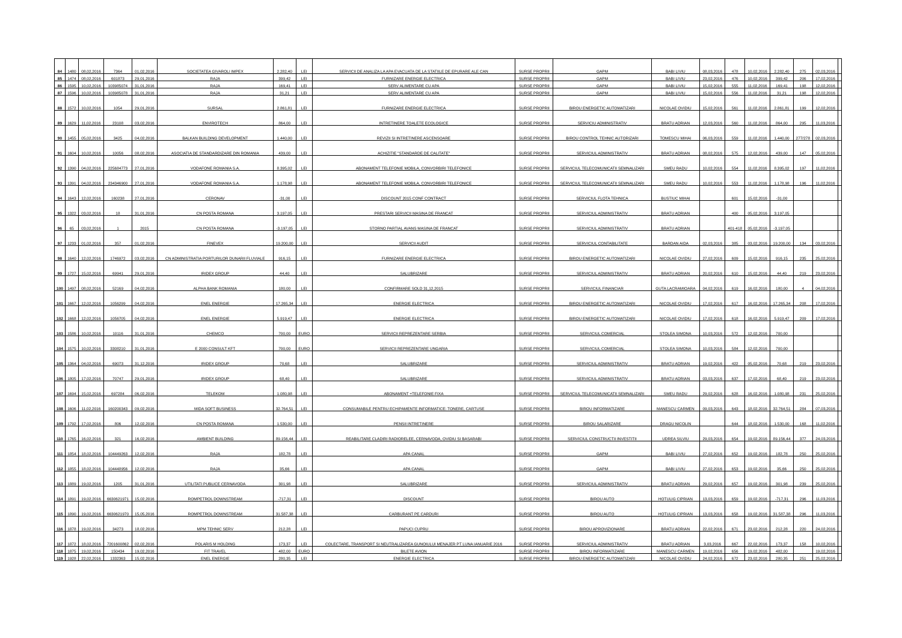| 84 | 1480 | 08,02,2016 | 7364 | 01,02,2016 | SOCIETATEA GIVAROLI IMPEX | 2.282,40 | LEI | SERVICII DE ANALIZA LA APA EVACUATA DE LA STATIILE DE EPURARE ALE CAN | SURSE PROPRII | GAPM | BABI LIVIU | 08,03,2016 | 478 | 10,02,2016 | 2.282,40 | 275 | 02,03,2016 | |
| 85 | 1474 | 08,02,2016 | 601873 | 29,01,2016 | RAJA | 399,42 | LEI | FURNIZARE ENERGIE ELECTRICA | SURSE PROPRII | GAPM | BABI LIVIU | 23,02,2016 | 476 | 10,02,2016 | 399,42 | 206 | 17,02,2016 | |
| 86 | 1595 | 10,02,2016 | 103985074 | 31,01,2016 | RAJA | 169,41 | LEI | SERV ALIMENTARE CU APA | SURSE PROPRII | GAPM | BABI LIVIU | 15,02,2016 | 555 | 11,02,2016 | 169,41 | 198 | 12,02,2016 | |
| 87 | 1596 | 10,02,2016 | 103985078 | 31,01,2016 | RAJA | 31,21 | LEI | SERV ALIMENTARE CU APA | SURSE PROPRII | GAPM | BABI LIVIU | 15,02,2016 | 556 | 11,02,2016 | 31,21 | 198 | 12,02,2016 | |
| 88 | 1572 | 10,02,2016 | 1054 | 29,01,2016 | SURSAL | 2.861,81 | LEI | FURNIZARE ENERGIE ELECTRICA | SURSE PROPRII | BIROU ENERGETIC AUTOMATIZARI | NICOLAE OVIDIU | 15,02,2016 | 561 | 11,02,2016 | 2.861,81 | 199 | 12,02,2016 | |
| 89 | 1629 | 11,02,2016 | 23108 | 03,02,2016 | ENVIROTECH | 864,00 | LEI | INTRETINERE TOALETE ECOLOGICE | SURSE PROPRII | SERVICIU ADMINISTRATIV | BRATU ADRIAN | 12,03,2016 | 560 | 11,02,2016 | 864,00 | 295 | 11,03,2016 | |
| 90 | 1455 | 05,02,2016 | 3425 | 04,02,2016 | BALKAN BUILDING DEVELOPMENT | 1.440,00 | LEI | REVIZII SI INTRETINERE ASCENSOARE | SURSE PROPRII | BIROU CONTROL TEHNIC AUTORIZARI | TOMESCU MIHAI | 06,03,2016 | 559 | 11,02,2016 | 1.440,00 | 277/278 | 02,03,2016 | |
| 91 | 1604 | 10,02,2016 | 10056 | 08,02,2016 | ASOCIATIA DE STANDARDIZARE DIN ROMANIA | 439,00 | LEI | ACHIZITIE "STANDARDE DE CALITATE" | SURSE PROPRII | SERVICIUL ADMINISTRATIV | BRATU ADRIAN | 08,02,2016 | 575 | 12,02,2016 | 439,00 | 147 | 05,02,2016 | |
| 92 | 1390 | 04,02,2016 | 225684773 | 27,01,2016 | VODAFONE ROMANIA S.A. | 8.395,02 | LEI | ABONAMENT TELEFONIE MOBILA, CONVORBIRI TELEFONICE | SURSE PROPRII | SERVICIUL TELECOMUNICATII SEMNALIZARI | SMEU RADU | 10,02,2016 | 554 | 11,02,2016 | 8.395,02 | 197 | 11,02,2016 | |
| 93 | 1391 | 04,02,2016 | 234346900 | 27,01,2016 | VODAFONE ROMANIA S.A. | 1.178,98 | LEI | ABONAMENT TELEFONIE MOBILA, CONVORBIRI TELEFONICE | SURSE PROPRII | SERVICIUL TELECOMUNICATII SEMNALIZARI | SMEU RADU | 10,02,2016 | 553 | 11,02,2016 | 1.178,98 | 196 | 11,02,2016 | |
| 94 | 1643 | 12,02,2016 | 160238 | 27,01,2016 | CERONAV | -31,00 | LEI | DISCOUNT 2015 CONF CONTRACT | SURSE PROPRII | SERVICIUL FLOTA TEHNICA | BUSTIUC MIHAI | | 601 | 15,02,2016 | -31,00 | | | |
| 95 | 1322 | 03,02,2016 | 18 | 31,01,2016 | CN POSTA ROMANA | 3.197,05 | LEI | PRESTARI SERVICII MASINA DE FRANCAT | SURSE PROPRII | SERVICIUL ADMINISTRATIV | BRATU ADRIAN | | 400 | 05,02,2016 | 3.197,05 | | | |
| 96 | 65 | 03,02,2016 | 1 | 2015 | CN POSTA ROMANA | -3.197,05 | LEI | STORNO PARTIAL AVANS MASINA DE FRANCAT | SURSE PROPRII | SERVICIUL ADMINISTRATIV | BRATU ADRIAN | | 401-418 | 05,02,2016 | -3.197,05 | | | |
| 97 | 1233 | 01,02,2016 | 357 | 01,02,2016 | FINEVEX | 19.200,00 | LEI | SERVICII AUDIT | SURSE PROPRII | SERVICIUL CONTABILITATE | BARDAN AIDA | 02,03,2016 | 385 | 03,02,2016 | 19.200,00 | 134 | 03,02,2016 | |
| 98 | 1640 | 12,02,2016 | 1746972 | 03,02,2016 | CN ADMINISTRATIA PORTURILOR DUNARII FLUVIALE | 916,15 | LEI | FURNIZARE ENERGIE ELECTRICA | SURSE PROPRII | BIROU ENERGETIC AUTOMATIZARI | NICOLAE OVIDIU | 27,02,2016 | 609 | 15,02,2016 | 916,15 | 235 | 25,02,2016 | |
| 99 | 1727 | 15,02,2016 | 69941 | 29,01,2016 | IRIDEX GROUP | 44,40 | LEI | SALUBRIZARE | SURSE PROPRII | SERVICIUL ADMINISTRATIV | BRATU ADRIAN | 20,02,2016 | 610 | 15,02,2016 | 44,40 | 219 | 23,02,2016 | |
| 100 | 1497 | 08,02,2016 | 52169 | 04,02,2016 | ALPHA BANK ROMANIA | 180,00 | LEI | CONFIRMARE SOLD 31,12,2015 | SURSE PROPRII | SERVICIUL FINANCIAR | GUTA LACRAMIOARA | 04,02,2016 | 619 | 16,02,2016 | 180,00 | 4 | 04,02,2016 | |
| 101 | 1667 | 12,02,2016 | 1056299 | 04,02,2016 | ENEL ENERGIE | 17.265,34 | LEI | ENERGIE ELECTRICA | SURSE PROPRII | BIROU ENERGETIC AUTOMATIZARI | NICOLAE OVIDIU | 17,02,2016 | 617 | 16,02,2016 | 17.265,34 | 208 | 17,02,2016 | |
| 102 | 1668 | 12,02,2016 | 1056705 | 04,02,2016 | ENEL ENERGIE | 5.919,47 | LEI | ENERGIE ELECTRICA | SURSE PROPRII | BIROU ENERGETIC AUTOMATIZARI | NICOLAE OVIDIU | 17,02,2016 | 618 | 16,02,2016 | 5.919,47 | 209 | 17,02,2016 | |
| 103 | 1586 | 10,02,2016 | 10116 | 31,01,2016 | CHEMCO | 700,00 | EURO | SERVICII REPREZENTARE SERBIA | SURSE PROPRII | SERVICIUL COMERCIAL | STOLEA SIMONA | 10,03,2016 | 572 | 12,02,2016 | 700,00 | | | |
| 104 | 1575 | 10,02,2016 | 3308210 | 31,01,2016 | E 2000 CONSULT KFT | 700,00 | EURO | SERVICII REPREZENTARE UNGARIA | SURSE PROPRII | SERVICIUL COMERCIAL | STOLEA SIMONA | 10,03,2016 | 584 | 12,02,2016 | 700,00 | | | |
| 105 | 1364 | 04,02,2016 | 69073 | 31,12,2016 | IRIDEX GROUP | 70,68 | LEI | SALUBRIZARE | SURSE PROPRII | SERVICIUL ADMINISTRATIV | BRATU ADRIAN | 19,02,2016 | 422 | 05,02,2016 | 70,68 | 219 | 23,02,2016 | |
| 106 | 1805 | 17,02,2016 | 70747 | 29,01,2016 | IRIDEX GROUP | 68,40 | LEI | SALUBRIZARE | SURSE PROPRII | SERVICIUL ADMINISTRATIV | BRATU ADRIAN | 03,03,2016 | 637 | 17,02,2016 | 68,40 | 219 | 23,02,2016 | |
| 107 | 1694 | 15,02,2016 | 697284 | 06,02,2016 | TELEKOM | 1.080,98 | LEI | ABONAMENT +TELEFONIE FIXA | SURSE PROPRII | SERVICIUL TELECOMUNICATII SEMNALIZARI | SMEU RADU | 29,02,2016 | 628 | 16,02,2016 | 1.080,98 | 231 | 25,02,2016 | |
| 108 | 1606 | 11,02,2016 | 160200343 | 09,02,2016 | MIDA SOFT BUSINESS | 32.764,51 | LEI | CONSUMABILE PENTRU ECHIPAMENTE INFORMATICE: TONERE, CARTUSE | SURSE PROPRII | BIROU INFORMATIZARE | MANESCU CARMEN | 09,03,2016 | 643 | 18,02,2016 | 32.764,51 | 284 | 07,03,2016 | |
| 109 | 1792 | 17,02,2016 | 806 | 12,02,2016 | CN POSTA ROMANA | 1.530,00 | LEI | PENSII INTRETINERE | SURSE PROPRII | BIROU SALARIZARE | DRAGU NICOLIN | | 644 | 18,02,2016 | 1.530,00 | 168 | 11,02,2016 | |
| 110 | 1765 | 16,02,2016 | 321 | 16,02,2016 | AMBIENT BUILDING | 89.156,44 | LEI | REABILITARE CLADIRI RADIORELEE, CERNAVODA, OVIDIU SI BASARABI | SURSE PROPRII | SERVICIUL CONSTRUCTII INVESTITII | UDREA SILVIU | 29,03,2016 | 654 | 19,02,2016 | 89.156,44 | 377 | 24,03,2016 | |
| 111 | 1854 | 18,02,2016 | 104449263 | 12,02,2016 | RAJA | 182,78 | LEI | APA CANAL | SURSE PROPRII | GAPM | BABI LIVIU | 27,02,2016 | 652 | 19,02,2016 | 182,78 | 250 | 25,02,2016 | |
| 112 | 1855 | 18,02,2016 | 104448956 | 12,02,2016 | RAJA | 35,66 | LEI | APA CANAL | SURSE PROPRII | GAPM | BABI LIVIU | 27,02,2016 | 653 | 19,02,2016 | 35,66 | 250 | 25,02,2016 | |
| 113 | 1889 | 19,02,2016 | 1205 | 31,01,2016 | UTILITATI PUBLICE CERNAVODA | 301,98 | LEI | SALUBRIZARE | SURSE PROPRII | SERVICIUL ADMINISTRATIV | BRATU ADRIAN | 29,02,2016 | 657 | 19,02,2016 | 301,98 | 239 | 25,02,2016 | |
| 114 | 1891 | 19,02,2016 | 6630621971 | 15,02,2016 | ROMPETROL DOWNSTREAM | -717,31 | LEI | DISCOUNT | SURSE PROPRII | BIROU AUTO | HOTULIG CIPRIAN | 13,03,2016 | 659 | 19,02,2016 | -717,31 | 296 | 11,03,2016 | |
| 115 | 1890 | 19,02,2016 | 6630621970 | 15,05,2016 | ROMPETROL DOWNSTREAM | 31.587,38 | LEI | CARBURANT PE CARDURI | SURSE PROPRII | BIROU AUTO | HOTULIG CIPRIAN | 13,03,2016 | 658 | 19,02,2016 | 31.587,38 | 296 | 11,03,2016 | |
| 116 | 1878 | 19,02,2016 | 34273 | 18,02,2016 | MPM TEHNIC SERV | 212,28 | LEI | PAPUCI CUPRU | SURSE PROPRII | BIROU APROVIZIONARE | BRATU ADRIAN | 22,02,2016 | 671 | 23,02,2016 | 212,28 | 220 | 24,02,2016 | |
| 117 | 1872 | 18,02,2016 | 7201600862 | 02,02,2016 | POLARIS M HOLDING | 173,37 | LEI | COLECTARE, TRANSPORT SI NEUTRALIZAREA GUNOIULUI MENAJER PT LUNA IANUARIE 2016 | SURSE PROPRII | SERVICIUL ADMINISTRATIV | BRATU ADRIAN | 3,03,2016 | 667 | 22,02,2016 | 173,37 | 158 | 10,02,2016 | |
| 118 | 1875 | 19,02,2016 | 150434 | 19,02,2016 | FIT TRAVEL | 482,00 | EURO | BILETE AVION | SURSE PROPRII | BIROU INFORMATIZARE | MANESCU CARMEN | 19,02,2016 | 656 | 19,02,2016 | 482,00 | | 19,02,2016 | |
| 119 | 1928 | 22,02,2016 | 1332363 | 15,02,2016 | ENEL ENERGIE | 280,35 | LEI | ENERGIE ELECTRICA | SURSE PROPRII | BIROU ENERGETIC AUTOMATIZARI | NICOLAE OVIDIU | 24,02,2016 | 672 | 23,02,2016 | 280,35 | 251 | 25,02,2016 | |